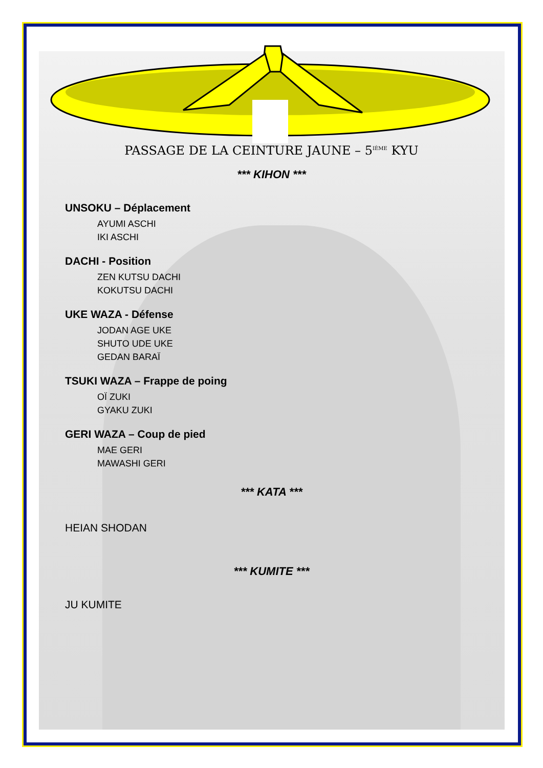PASSAGE DE LA CEINTURE JAUNE – 5<sup>IÈME</sup> KYU
*** KIHON ***
UNSOKU – Déplacement
AYUMI ASCHI
IKI ASCHI
DACHI - Position
ZEN KUTSU DACHI
KOKUTSU DACHI
UKE WAZA - Défense
JODAN AGE UKE
SHUTO UDE UKE
GEDAN BARAÏ
TSUKI WAZA – Frappe de poing
OÏ ZUKI
GYAKU ZUKI
GERI WAZA – Coup de pied
MAE GERI
MAWASHI GERI
*** KATA ***
HEIAN SHODAN
*** KUMITE ***
JU KUMITE